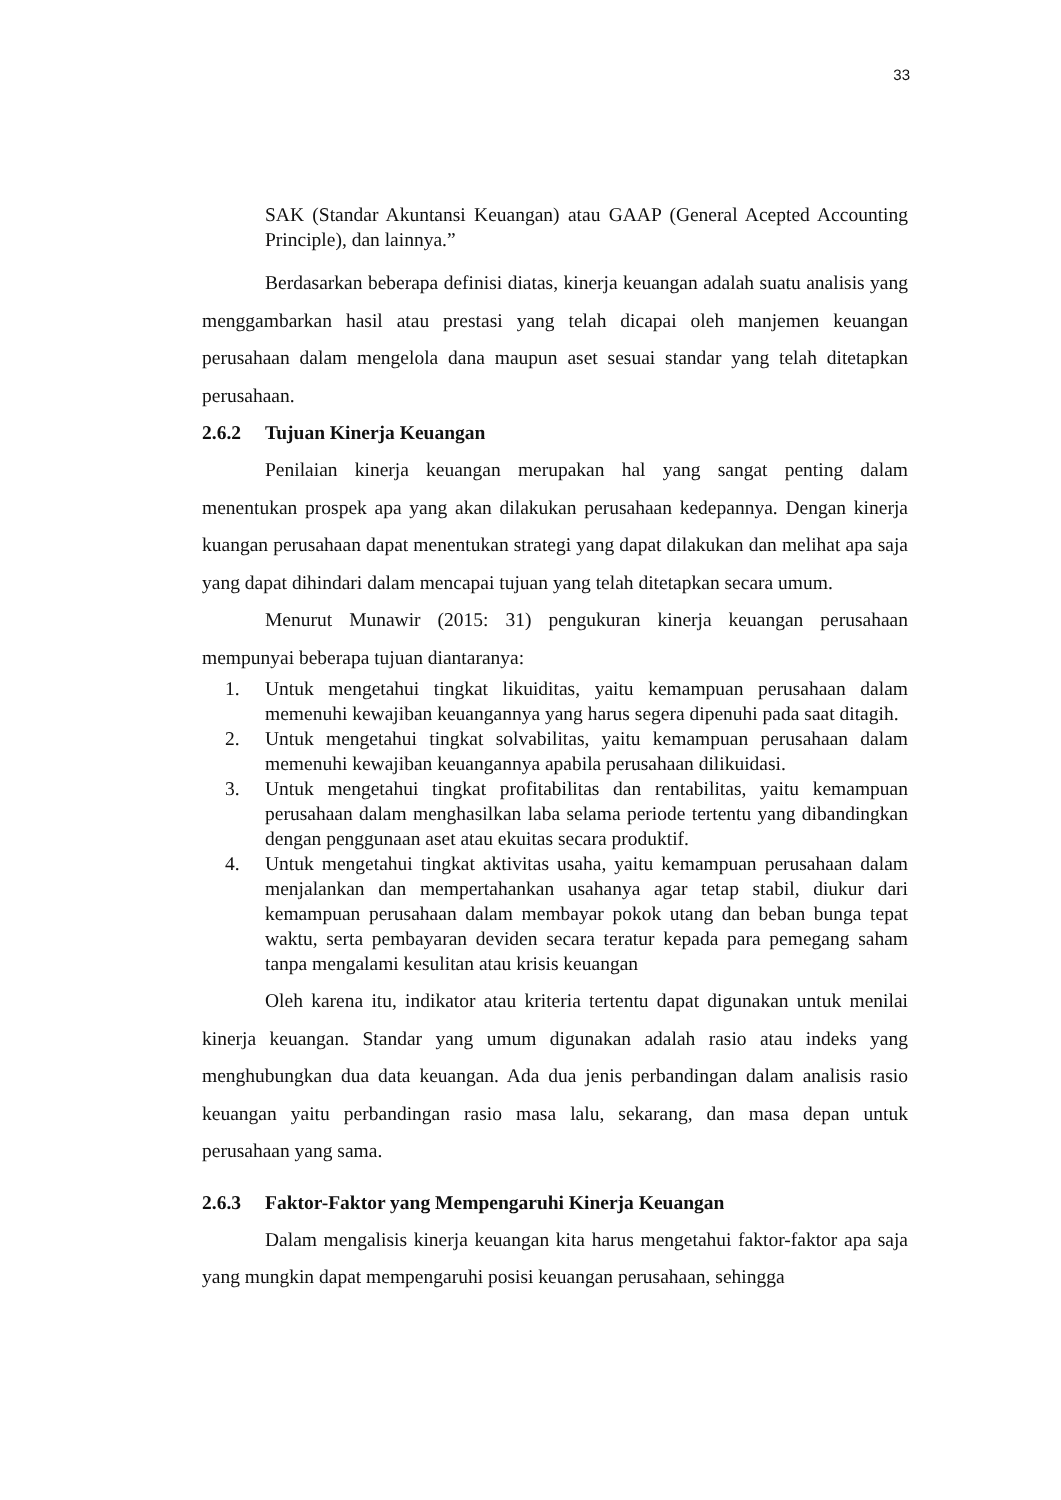33
SAK (Standar Akuntansi Keuangan) atau GAAP (General Acepted Accounting Principle), dan lainnya.”
Berdasarkan beberapa definisi diatas, kinerja keuangan adalah suatu analisis yang menggambarkan hasil atau prestasi yang telah dicapai oleh manjemen keuangan perusahaan dalam mengelola dana maupun aset sesuai standar yang telah ditetapkan perusahaan.
2.6.2 Tujuan Kinerja Keuangan
Penilaian kinerja keuangan merupakan hal yang sangat penting dalam menentukan prospek apa yang akan dilakukan perusahaan kedepannya. Dengan kinerja kuangan perusahaan dapat menentukan strategi yang dapat dilakukan dan melihat apa saja yang dapat dihindari dalam mencapai tujuan yang telah ditetapkan secara umum.
Menurut Munawir (2015: 31) pengukuran kinerja keuangan perusahaan mempunyai beberapa tujuan diantaranya:
1. Untuk mengetahui tingkat likuiditas, yaitu kemampuan perusahaan dalam memenuhi kewajiban keuangannya yang harus segera dipenuhi pada saat ditagih.
2. Untuk mengetahui tingkat solvabilitas, yaitu kemampuan perusahaan dalam memenuhi kewajiban keuangannya apabila perusahaan dilikuidasi.
3. Untuk mengetahui tingkat profitabilitas dan rentabilitas, yaitu kemampuan perusahaan dalam menghasilkan laba selama periode tertentu yang dibandingkan dengan penggunaan aset atau ekuitas secara produktif.
4. Untuk mengetahui tingkat aktivitas usaha, yaitu kemampuan perusahaan dalam menjalankan dan mempertahankan usahanya agar tetap stabil, diukur dari kemampuan perusahaan dalam membayar pokok utang dan beban bunga tepat waktu, serta pembayaran deviden secara teratur kepada para pemegang saham tanpa mengalami kesulitan atau krisis keuangan
Oleh karena itu, indikator atau kriteria tertentu dapat digunakan untuk menilai kinerja keuangan. Standar yang umum digunakan adalah rasio atau indeks yang menghubungkan dua data keuangan. Ada dua jenis perbandingan dalam analisis rasio keuangan yaitu perbandingan rasio masa lalu, sekarang, dan masa depan untuk perusahaan yang sama.
2.6.3 Faktor-Faktor yang Mempengaruhi Kinerja Keuangan
Dalam mengalisis kinerja keuangan kita harus mengetahui faktor-faktor apa saja yang mungkin dapat mempengaruhi posisi keuangan perusahaan, sehingga